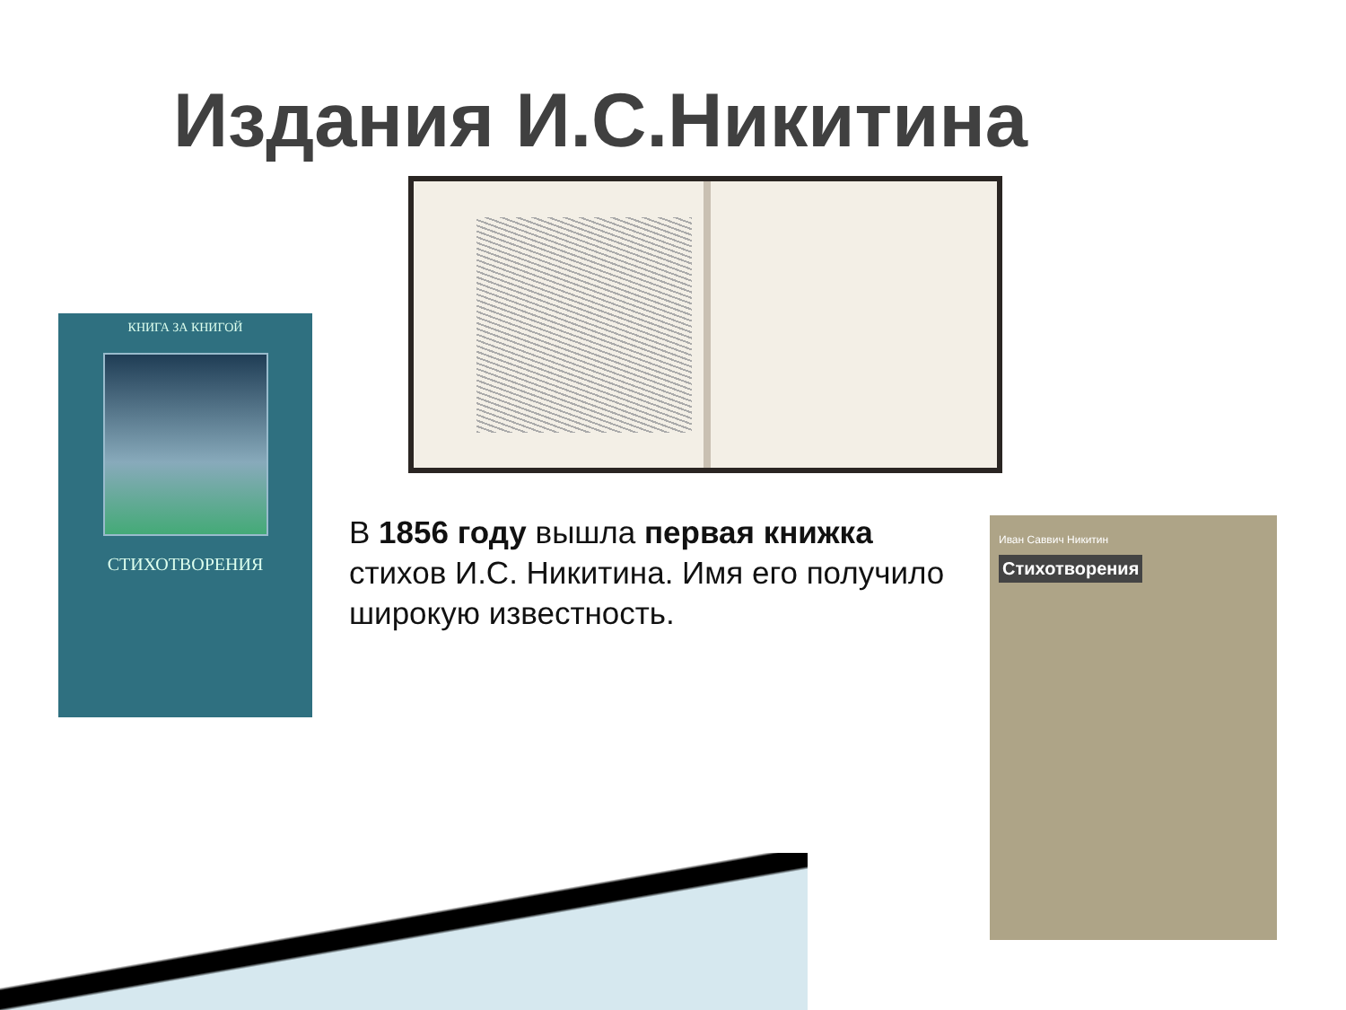Издания И.С.Никитина
КНИГА ЗА КНИГОЙ
СТИХОТВОРЕНИЯ
В 1856 году вышла первая книжка стихов И.С. Никитина. Имя его получило широкую известность.
Иван Саввич Никитин
Стихотворения